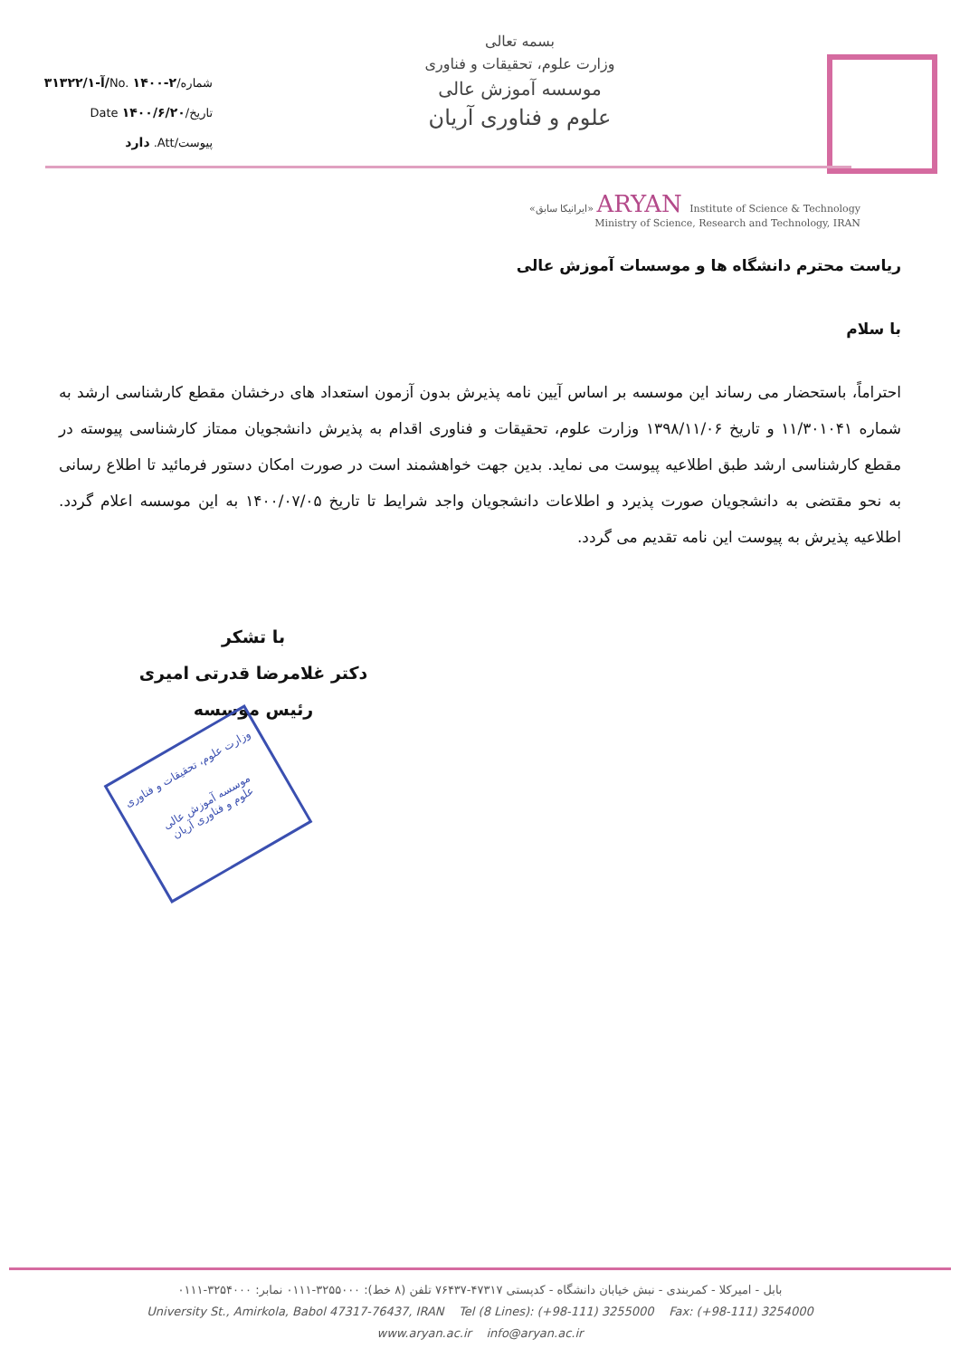شماره/No. ۱۴۰۰-۲/آ-۳۱۳۲۲/۱
تاریخ/Date ۱۴۰۰/۶/۲۰
پیوست/Att. دارد
بسمه تعالی
وزارت علوم، تحقیقات و فناوری
موسسه آموزش عالی
علوم و فناوری آریان
«ایرانیکا سابق» ARYAN Institute of Science & Technology
Ministry of Science, Research and Technology, IRAN
ریاست محترم دانشگاه ها و موسسات آموزش عالی
با سلام
احتراماً، باستحضار می رساند این موسسه بر اساس آیین نامه پذیرش بدون آزمون استعداد های درخشان مقطع کارشناسی ارشد به شماره ۱۱/۳۰۱۰۴۱ و تاریخ ۱۳۹۸/۱۱/۰۶ وزارت علوم، تحقیقات و فناوری اقدام به پذیرش دانشجویان ممتاز کارشناسی پیوسته در مقطع کارشناسی ارشد طبق اطلاعیه پیوست می نماید. بدین جهت خواهشمند است در صورت امکان دستور فرمائید تا اطلاع رسانی به نحو مقتضی به دانشجویان صورت پذیرد و اطلاعات دانشجویان واجد شرایط تا تاریخ ۱۴۰۰/۰۷/۰۵ به این موسسه اعلام گردد. اطلاعیه پذیرش به پیوست این نامه تقدیم می گردد.
با تشکر
دکتر غلامرضا قدرتی امیری
رئیس موسسه
وزارت علوم، تحقیقات و فناوری
موسسه آموزش عالی
علوم و فناوری آریان
بابل - امیرکلا - کمربندی - نبش خیابان دانشگاه - کدپستی ۴۷۳۱۷-۷۶۴۳۷ تلفن (۸ خط): ۳۲۵۵۰۰۰-۰۱۱۱ نمابر: ۳۲۵۴۰۰۰-۰۱۱۱
University St., Amirkola, Babol 47317-76437, IRAN Tel (8 Lines): (+98-111) 3255000 Fax: (+98-111) 3254000
www.aryan.ac.ir info@aryan.ac.ir